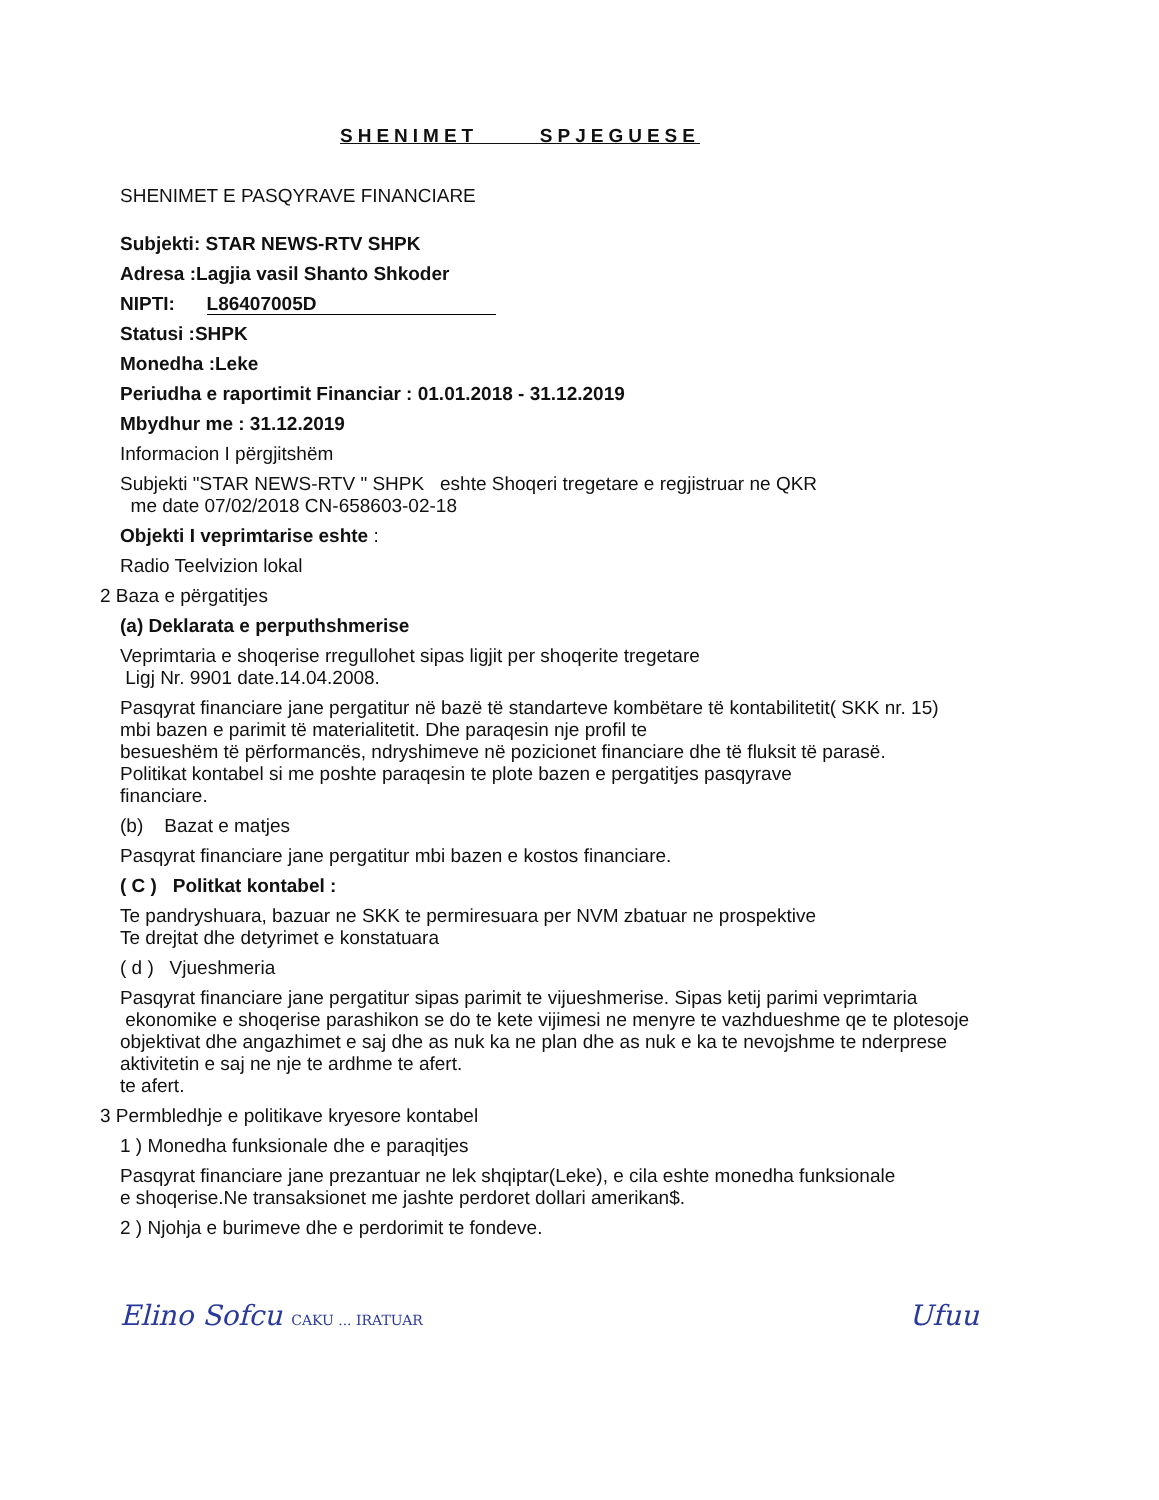SHENIMET SPJEGUESE
SHENIMET E PASQYRAVE FINANCIARE
Subjekti: STAR NEWS-RTV SHPK
Adresa :Lagjia vasil Shanto Shkoder
NIPTI: L86407005D
Statusi :SHPK
Monedha :Leke
Periudha e raportimit Financiar : 01.01.2018 - 31.12.2019
Mbydhur me : 31.12.2019
Informacion I përgjitshëm
Subjekti "STAR NEWS-RTV " SHPK eshte Shoqeri tregetare e regjistruar ne QKR
me date 07/02/2018 CN-658603-02-18
Objekti I veprimtarise eshte :
Radio Teelvizion lokal
2 Baza e përgatitjes
(a) Deklarata e perputhshmerise
Veprimtaria e shoqerise rregullohet sipas ligjit per shoqerite tregetare
Ligj Nr. 9901 date.14.04.2008.
Pasqyrat financiare jane pergatitur në bazë të standarteve kombëtare të kontabilitetit( SKK nr. 15)
mbi bazen e parimit të materialitetit. Dhe paraqesin nje profil te
besueshëm të përformancës, ndryshimeve në pozicionet financiare dhe të fluksit të parasë.
Politikat kontabel si me poshte paraqesin te plote bazen e pergatitjes pasqyrave
financiare.
(b) Bazat e matjes
Pasqyrat financiare jane pergatitur mbi bazen e kostos financiare.
( C ) Politkat kontabel :
Te pandryshuara, bazuar ne SKK te permiresuara per NVM zbatuar ne prospektive
Te drejtat dhe detyrimet e konstatuara
( d ) Vjueshmeria
Pasqyrat financiare jane pergatitur sipas parimit te vijueshmerise. Sipas ketij parimi veprimtaria
ekonomike e shoqerise parashikon se do te kete vijimesi ne menyre te vazhdueshme qe te plotesoje
objektivat dhe angazhimet e saj dhe as nuk ka ne plan dhe as nuk e ka te nevojshme te nderprese
aktivitetin e saj ne nje te ardhme te afert.
te afert.
3 Permbledhje e politikave kryesore kontabel
1 ) Monedha funksionale dhe e paraqitjes
Pasqyrat financiare jane prezantuar ne lek shqiptar(Leke), e cila eshte monedha funksionale
e shoqerise.Ne transaksionet me jashte perdoret dollari amerikan$.
2 ) Njohja e burimeve dhe e perdorimit te fondeve.
Elino Sofcu CAKU ... IRATUAR Ufuu